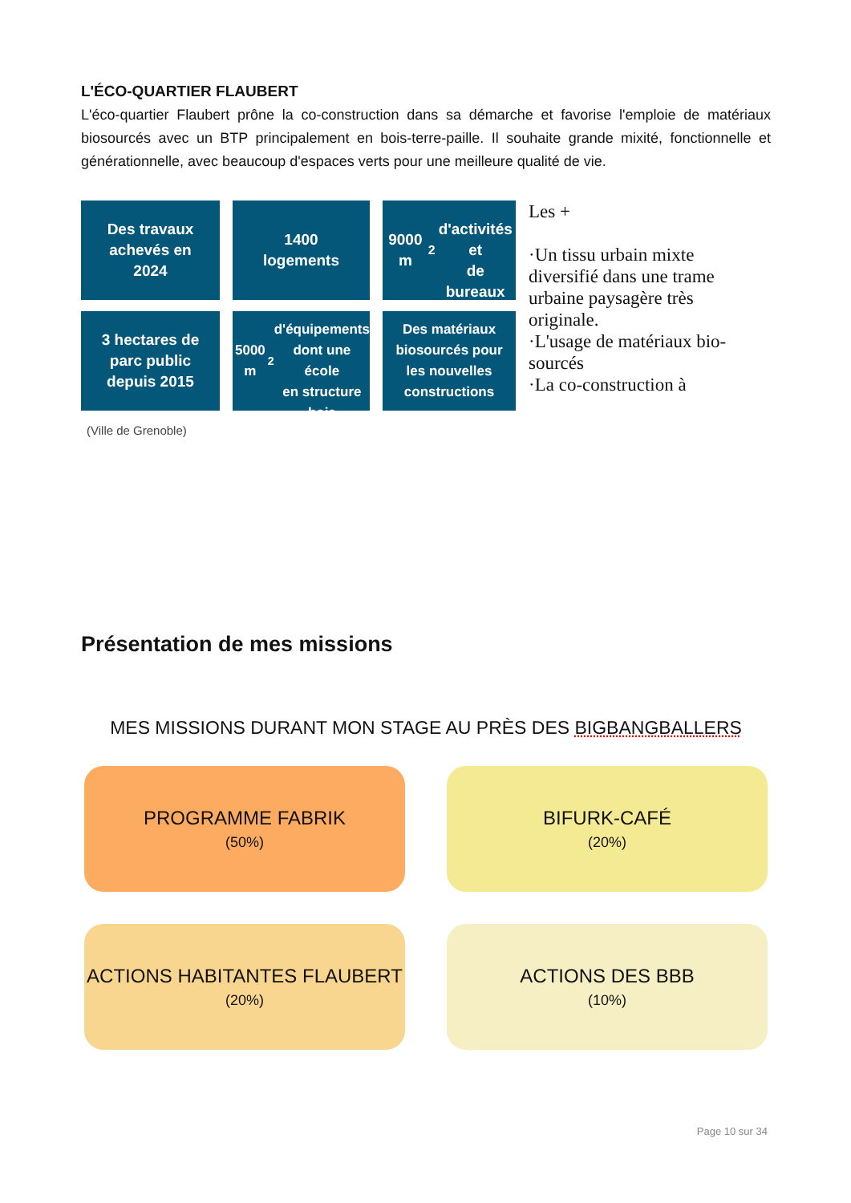L'ÉCO-QUARTIER FLAUBERT
L'éco-quartier Flaubert prône la co-construction dans sa démarche et favorise l'emploie de matériaux biosourcés avec un BTP principalement en bois-terre-paille. Il souhaite grande mixité, fonctionnelle et générationnelle, avec beaucoup d'espaces verts pour une meilleure qualité de vie.
Des travaux
achevés en
2024
1400
logements
9000 m<sup>2</sup>
d'activités et
de bureaux
3 hectares de
parc public
depuis 2015
5000 m<sup>2</sup>
d'équipements
dont une école
en structure bois
Des matériaux
biosourcés pour
les nouvelles
constructions
(Ville de Grenoble)
Les +
·Un tissu urbain mixte diversifié dans une trame urbaine paysagère très originale.
·L'usage de matériaux bio-sourcés
·La co-construction à
Présentation de mes missions
MES MISSIONS DURANT MON STAGE AU PRÈS DES BIGBANGBALLERS
PROGRAMME FABRIK
(50%)
BIFURK-CAFÉ
(20%)
ACTIONS HABITANTES FLAUBERT
(20%)
ACTIONS DES BBB
(10%)
Page 10 sur 34